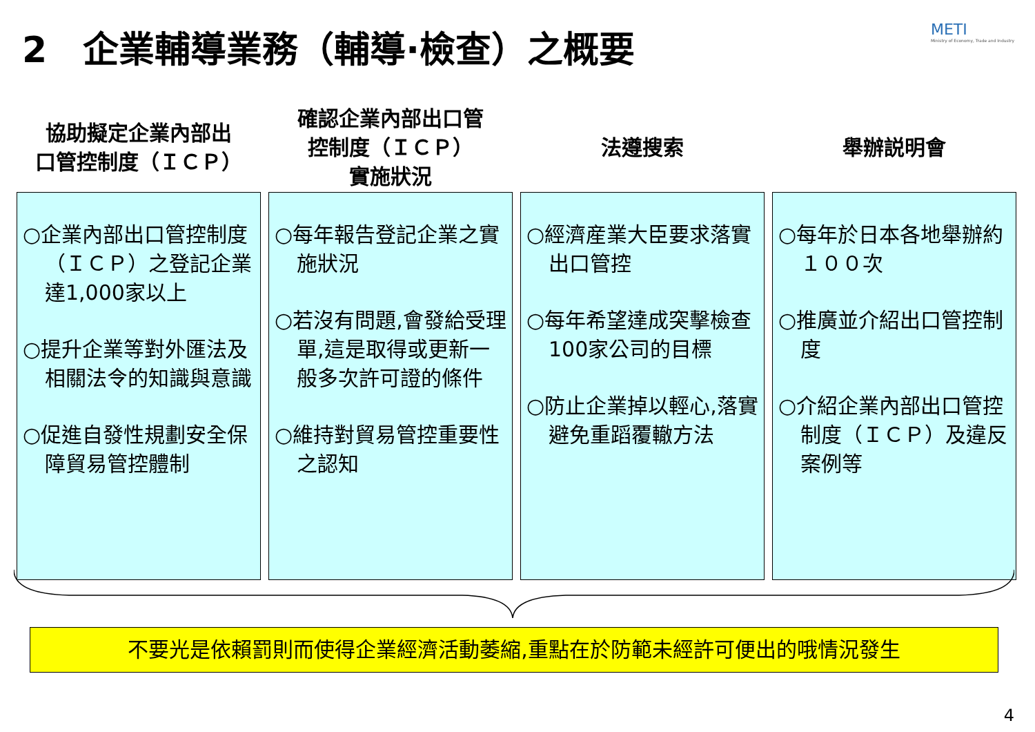2　企業輔導業務（輔導·檢查）之概要
METI
Ministry of Economy, Trade and Industry
協助擬定企業內部出
口管控制度（ＩＣＰ）
○企業內部出口管控制度（ＩＣＰ）之登記企業達1,000家以上
○提升企業等對外匯法及相關法令的知識與意識
○促進自發性規劃安全保障貿易管控體制
確認企業內部出口管
控制度（ＩＣＰ）
實施狀況
○每年報告登記企業之實施狀況
○若沒有問題,會發給受理單,這是取得或更新一般多次許可證的條件
○維持對貿易管控重要性之認知
法遵搜索
○經濟産業大臣要求落實出口管控
○每年希望達成突擊檢查100家公司的目標
○防止企業掉以輕心,落實避免重蹈覆轍方法
舉辦説明會
○每年於日本各地舉辦約１００次
○推廣並介紹出口管控制度
○介紹企業內部出口管控制度（ＩＣＰ）及違反案例等
不要光是依賴罰則而使得企業經濟活動萎縮,重點在於防範未經許可便出的哦情況發生
4